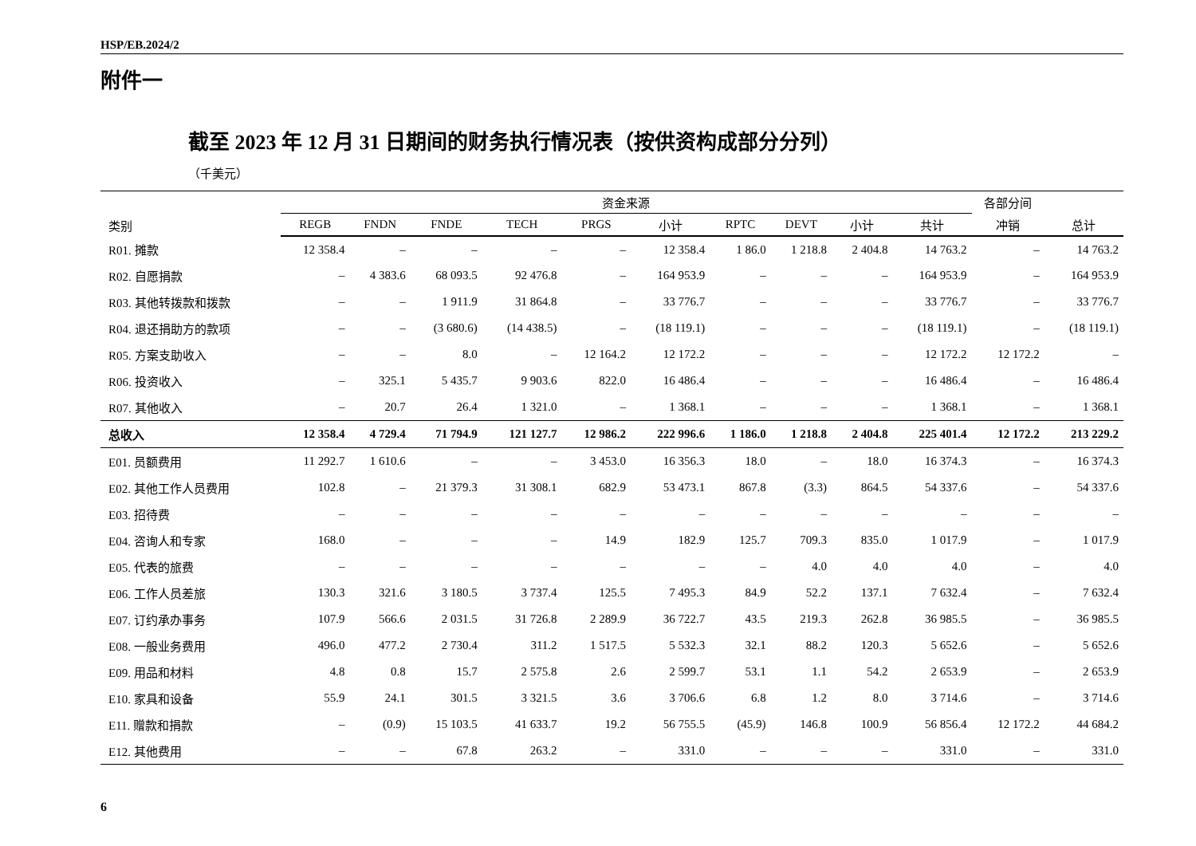HSP/EB.2024/2
附件一
截至 2023 年 12 月 31 日期间的财务执行情况表（按供资构成部分分列）
（千美元）
| 类别 | 资金来源 | | | | | | | | | | 各部分间 | |
| --- | --- | --- | --- | --- | --- | --- | --- | --- | --- | --- | --- | --- |
| | REGB | FNDN | FNDE | TECH | PRGS | 小计 | RPTC | DEVT | 小计 | 共计 | 冲销 | 总计 |
| R01. 摊款 | 12 358.4 | – | – | – | – | 12 358.4 | 1 86.0 | 1 218.8 | 2 404.8 | 14 763.2 | – | 14 763.2 |
| R02. 自愿捐款 | – | 4 383.6 | 68 093.5 | 92 476.8 | – | 164 953.9 | – | – | – | 164 953.9 | – | 164 953.9 |
| R03. 其他转拨款和拨款 | – | – | 1 911.9 | 31 864.8 | – | 33 776.7 | – | – | – | 33 776.7 | – | 33 776.7 |
| R04. 退还捐助方的款项 | – | – | (3 680.6) | (14 438.5) | – | (18 119.1) | – | – | – | (18 119.1) | – | (18 119.1) |
| R05. 方案支助收入 | – | – | 8.0 | – | 12 164.2 | 12 172.2 | – | – | – | 12 172.2 | 12 172.2 | – |
| R06. 投资收入 | – | 325.1 | 5 435.7 | 9 903.6 | 822.0 | 16 486.4 | – | – | – | 16 486.4 | – | 16 486.4 |
| R07. 其他收入 | – | 20.7 | 26.4 | 1 321.0 | – | 1 368.1 | – | – | – | 1 368.1 | – | 1 368.1 |
| 总收入 | 12 358.4 | 4 729.4 | 71 794.9 | 121 127.7 | 12 986.2 | 222 996.6 | 1 186.0 | 1 218.8 | 2 404.8 | 225 401.4 | 12 172.2 | 213 229.2 |
| E01. 员额费用 | 11 292.7 | 1 610.6 | – | – | 3 453.0 | 16 356.3 | 18.0 | – | 18.0 | 16 374.3 | – | 16 374.3 |
| E02. 其他工作人员费用 | 102.8 | – | 21 379.3 | 31 308.1 | 682.9 | 53 473.1 | 867.8 | (3.3) | 864.5 | 54 337.6 | – | 54 337.6 |
| E03. 招待费 | – | – | – | – | – | – | – | – | – | – | – | – |
| E04. 咨询人和专家 | 168.0 | – | – | – | 14.9 | 182.9 | 125.7 | 709.3 | 835.0 | 1 017.9 | – | 1 017.9 |
| E05. 代表的旅费 | – | – | – | – | – | – | – | 4.0 | 4.0 | 4.0 | – | 4.0 |
| E06. 工作人员差旅 | 130.3 | 321.6 | 3 180.5 | 3 737.4 | 125.5 | 7 495.3 | 84.9 | 52.2 | 137.1 | 7 632.4 | – | 7 632.4 |
| E07. 订约承办事务 | 107.9 | 566.6 | 2 031.5 | 31 726.8 | 2 289.9 | 36 722.7 | 43.5 | 219.3 | 262.8 | 36 985.5 | – | 36 985.5 |
| E08. 一般业务费用 | 496.0 | 477.2 | 2 730.4 | 311.2 | 1 517.5 | 5 532.3 | 32.1 | 88.2 | 120.3 | 5 652.6 | – | 5 652.6 |
| E09. 用品和材料 | 4.8 | 0.8 | 15.7 | 2 575.8 | 2.6 | 2 599.7 | 53.1 | 1.1 | 54.2 | 2 653.9 | – | 2 653.9 |
| E10. 家具和设备 | 55.9 | 24.1 | 301.5 | 3 321.5 | 3.6 | 3 706.6 | 6.8 | 1.2 | 8.0 | 3 714.6 | – | 3 714.6 |
| E11. 赠款和捐款 | – | (0.9) | 15 103.5 | 41 633.7 | 19.2 | 56 755.5 | (45.9) | 146.8 | 100.9 | 56 856.4 | 12 172.2 | 44 684.2 |
| E12. 其他费用 | – | – | 67.8 | 263.2 | – | 331.0 | – | – | – | 331.0 | – | 331.0 |
6